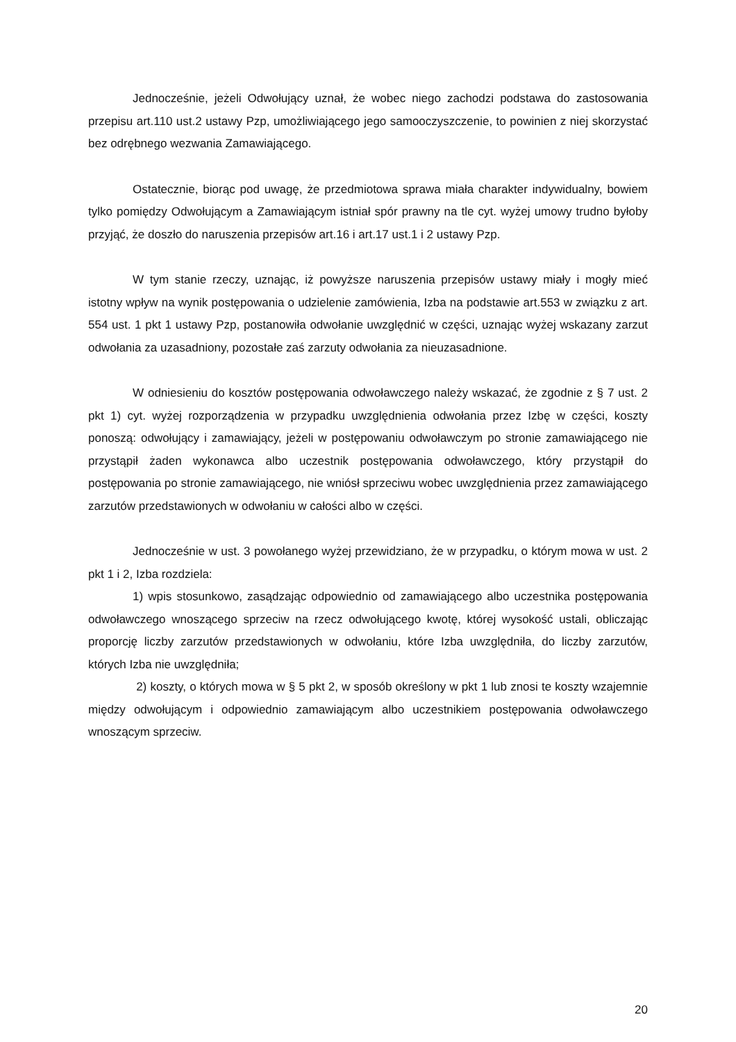Jednocześnie, jeżeli Odwołujący uznał, że wobec niego zachodzi podstawa do zastosowania przepisu art.110 ust.2 ustawy Pzp, umożliwiającego jego samooczyszczenie, to powinien z niej skorzystać bez odrębnego wezwania Zamawiającego.
Ostatecznie, biorąc pod uwagę, że przedmiotowa sprawa miała charakter indywidualny, bowiem tylko pomiędzy Odwołującym a Zamawiającym istniał spór prawny na tle cyt. wyżej umowy trudno byłoby przyjąć, że doszło do naruszenia przepisów art.16 i art.17 ust.1 i 2 ustawy Pzp.
W tym stanie rzeczy, uznając, iż powyższe naruszenia przepisów ustawy miały i mogły mieć istotny wpływ na wynik postępowania o udzielenie zamówienia, Izba na podstawie art.553 w związku z art. 554 ust. 1 pkt 1 ustawy Pzp, postanowiła odwołanie uwzględnić w części, uznając wyżej wskazany zarzut odwołania za uzasadniony, pozostałe zaś zarzuty odwołania za nieuzasadnione.
W odniesieniu do kosztów postępowania odwoławczego należy wskazać, że zgodnie z § 7 ust. 2 pkt 1) cyt. wyżej rozporządzenia w przypadku uwzględnienia odwołania przez Izbę w części, koszty ponoszą: odwołujący i zamawiający, jeżeli w postępowaniu odwoławczym po stronie zamawiającego nie przystąpił żaden wykonawca albo uczestnik postępowania odwoławczego, który przystąpił do postępowania po stronie zamawiającego, nie wniósł sprzeciwu wobec uwzględnienia przez zamawiającego zarzutów przedstawionych w odwołaniu w całości albo w części.
Jednocześnie w ust. 3 powołanego wyżej przewidziano, że w przypadku, o którym mowa w ust. 2 pkt 1 i 2, Izba rozdziela:
1) wpis stosunkowo, zasądzając odpowiednio od zamawiającego albo uczestnika postępowania odwoławczego wnoszącego sprzeciw na rzecz odwołującego kwotę, której wysokość ustali, obliczając proporcję liczby zarzutów przedstawionych w odwołaniu, które Izba uwzględniła, do liczby zarzutów, których Izba nie uwzględniła;
2) koszty, o których mowa w § 5 pkt 2, w sposób określony w pkt 1 lub znosi te koszty wzajemnie między odwołującym i odpowiednio zamawiającym albo uczestnikiem postępowania odwoławczego wnoszącym sprzeciw.
20